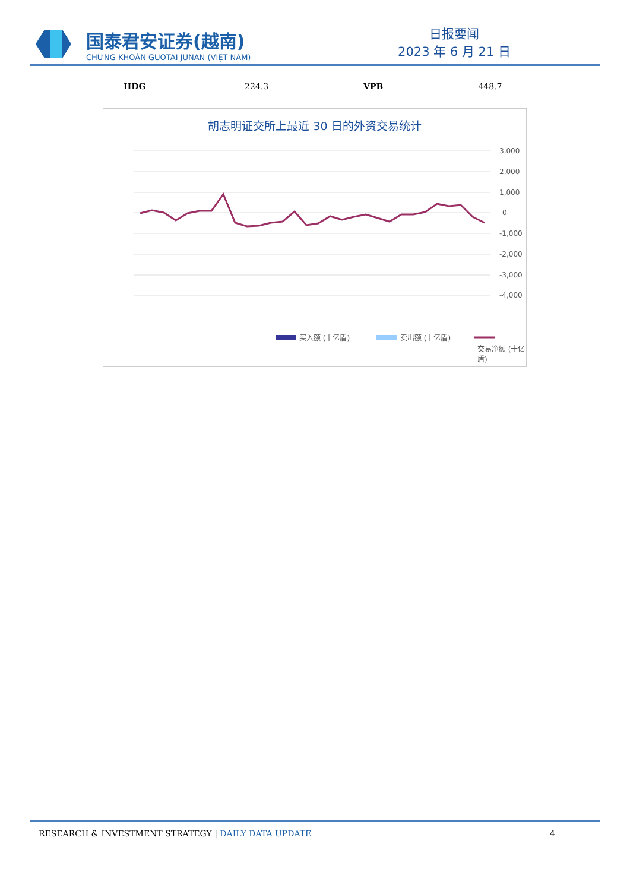国泰君安证券(越南)
CHỨNG KHOÁN GUOTAI JUNAN (VIỆT NAM)
日报要闻
2023 年 6 月 21 日
| HDG | 224.3 | VPB | 448.7 |
胡志明证交所上最近 30 日的外资交易统计
3,000
2,000
1,000
0
-1,000
-2,000
-3,000
-4,000
买入额 (十亿盾)
卖出额 (十亿盾)
交易净额 (十亿盾)
RESEARCH & INVESTMENT STRATEGY | DAILY DATA UPDATE
4